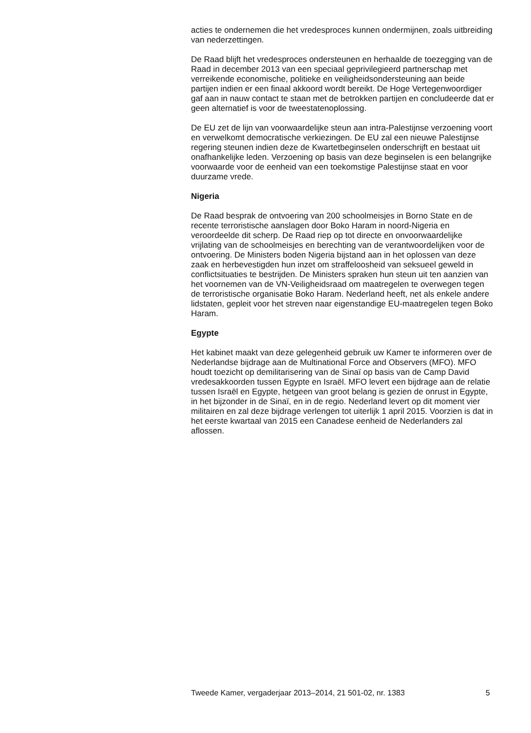acties te ondernemen die het vredesproces kunnen ondermijnen, zoals uitbreiding van nederzettingen.
De Raad blijft het vredesproces ondersteunen en herhaalde de toezegging van de Raad in december 2013 van een speciaal geprivilegieerd partnerschap met verreikende economische, politieke en veiligheidsondersteuning aan beide partijen indien er een finaal akkoord wordt bereikt. De Hoge Vertegenwoordiger gaf aan in nauw contact te staan met de betrokken partijen en concludeerde dat er geen alternatief is voor de tweestatenoplossing.
De EU zet de lijn van voorwaardelijke steun aan intra-Palestijnse verzoening voort en verwelkomt democratische verkiezingen. De EU zal een nieuwe Palestijnse regering steunen indien deze de Kwartetbeginselen onderschrijft en bestaat uit onafhankelijke leden. Verzoening op basis van deze beginselen is een belangrijke voorwaarde voor de eenheid van een toekomstige Palestijnse staat en voor duurzame vrede.
Nigeria
De Raad besprak de ontvoering van 200 schoolmeisjes in Borno State en de recente terroristische aanslagen door Boko Haram in noord-Nigeria en veroordeelde dit scherp. De Raad riep op tot directe en onvoorwaardelijke vrijlating van de schoolmeisjes en berechting van de verantwoordelijken voor de ontvoering. De Ministers boden Nigeria bijstand aan in het oplossen van deze zaak en herbevestigden hun inzet om straffeloosheid van seksueel geweld in conflictsituaties te bestrijden. De Ministers spraken hun steun uit ten aanzien van het voornemen van de VN-Veiligheidsraad om maatregelen te overwegen tegen de terroristische organisatie Boko Haram. Nederland heeft, net als enkele andere lidstaten, gepleit voor het streven naar eigenstandige EU-maatregelen tegen Boko Haram.
Egypte
Het kabinet maakt van deze gelegenheid gebruik uw Kamer te informeren over de Nederlandse bijdrage aan de Multinational Force and Observers (MFO). MFO houdt toezicht op demilitarisering van de Sinaï op basis van de Camp David vredesakkoorden tussen Egypte en Israël. MFO levert een bijdrage aan de relatie tussen Israël en Egypte, hetgeen van groot belang is gezien de onrust in Egypte, in het bijzonder in de Sinaï, en in de regio. Nederland levert op dit moment vier militairen en zal deze bijdrage verlengen tot uiterlijk 1 april 2015. Voorzien is dat in het eerste kwartaal van 2015 een Canadese eenheid de Nederlanders zal aflossen.
Tweede Kamer, vergaderjaar 2013–2014, 21 501-02, nr. 1383 5